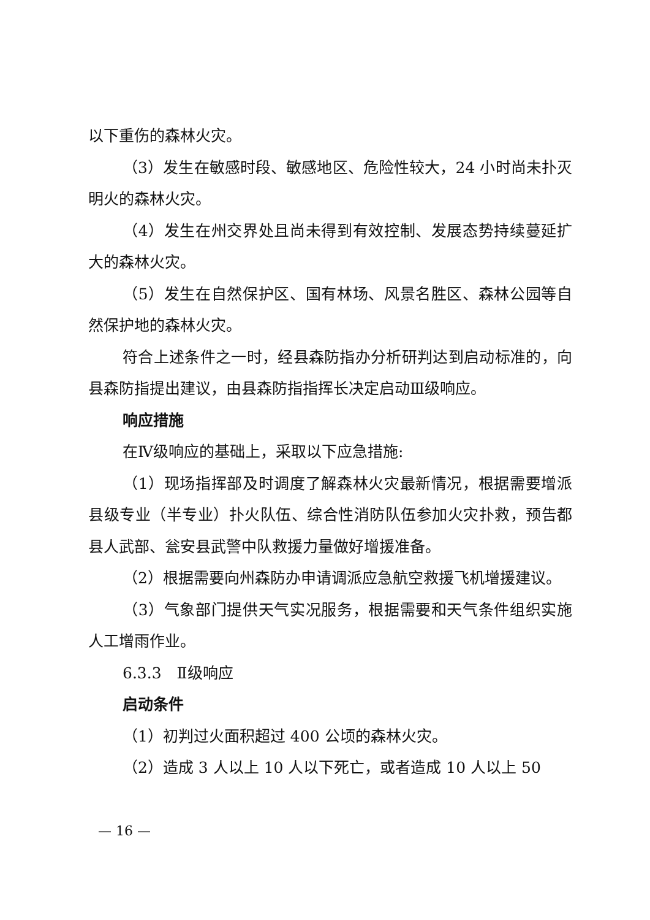以下重伤的森林火灾。
（3）发生在敏感时段、敏感地区、危险性较大，24 小时尚未扑灭明火的森林火灾。
（4）发生在州交界处且尚未得到有效控制、发展态势持续蔓延扩大的森林火灾。
（5）发生在自然保护区、国有林场、风景名胜区、森林公园等自然保护地的森林火灾。
符合上述条件之一时，经县森防指办分析研判达到启动标准的，向县森防指提出建议，由县森防指指挥长决定启动Ⅲ级响应。
响应措施
在Ⅳ级响应的基础上，采取以下应急措施:
（1）现场指挥部及时调度了解森林火灾最新情况，根据需要增派县级专业（半专业）扑火队伍、综合性消防队伍参加火灾扑救，预告都县人武部、瓮安县武警中队救援力量做好增援准备。
（2）根据需要向州森防办申请调派应急航空救援飞机增援建议。
（3）气象部门提供天气实况服务，根据需要和天气条件组织实施人工增雨作业。
6.3.3　Ⅱ级响应
启动条件
（1）初判过火面积超过 400 公顷的森林火灾。
（2）造成 3 人以上 10 人以下死亡，或者造成 10 人以上 50
— 16 —